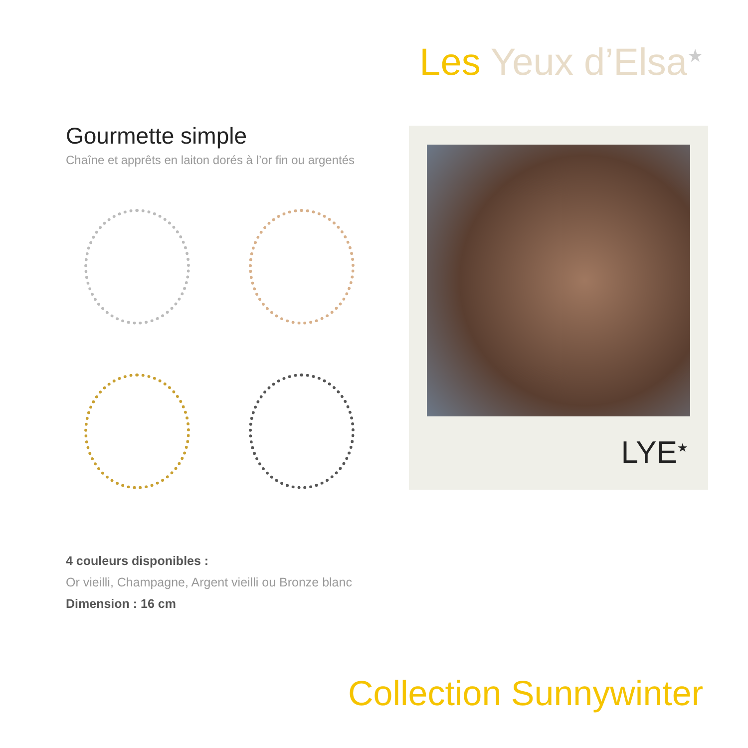Les Yeux d’Elsa<sup>★</sup>
Gourmette simple
Chaîne et apprêts en laiton dorés à l’or fin ou argentés
LYE<sup>★</sup>
4 couleurs disponibles :
Or vieilli, Champagne, Argent vieilli ou Bronze blanc
Dimension : 16 cm
Collection Sunnywinter